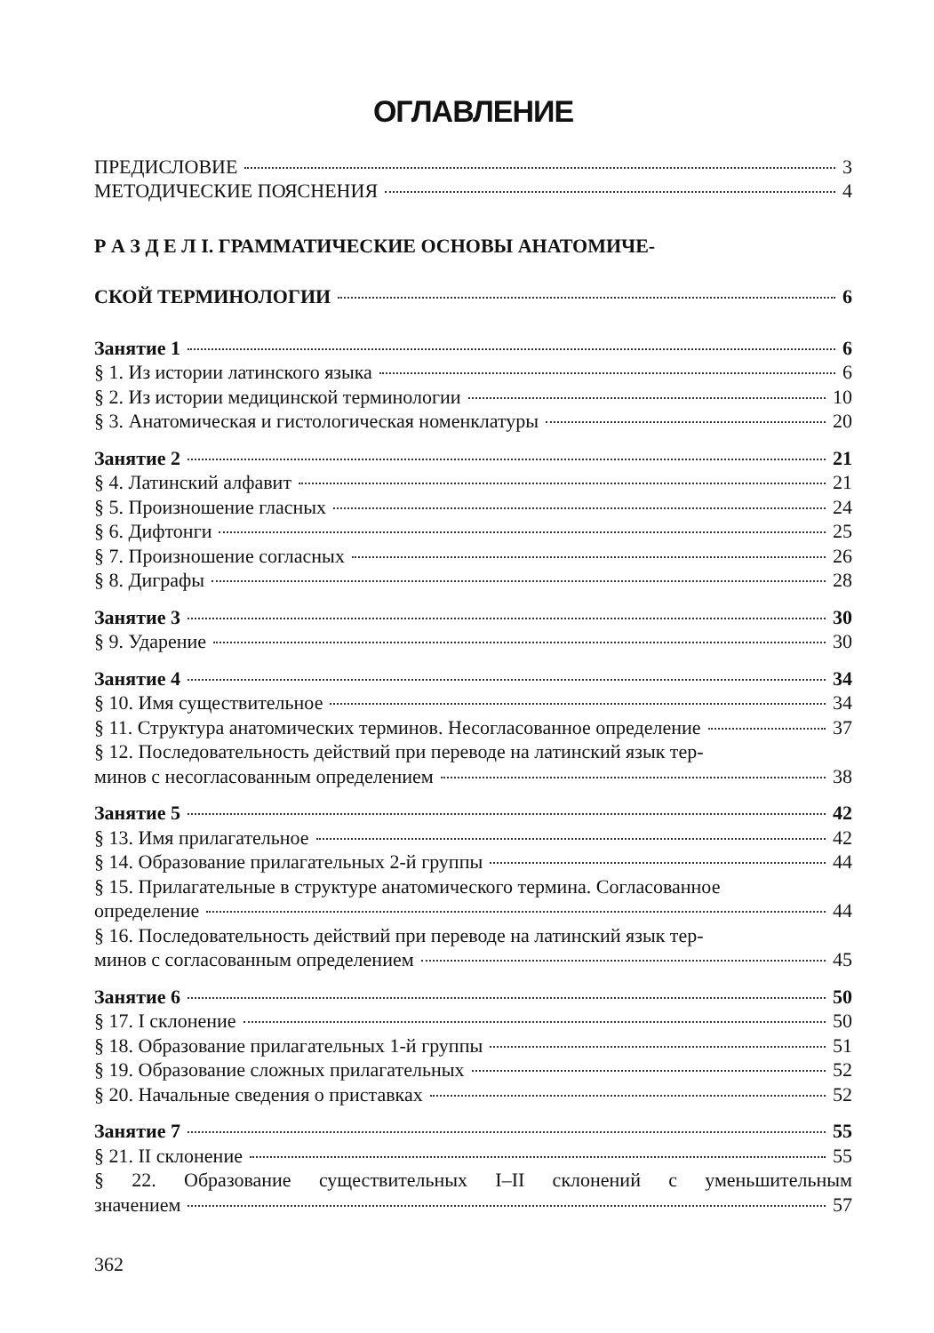ОГЛАВЛЕНИЕ
ПРЕДИСЛОВИЕ 3
МЕТОДИЧЕСКИЕ ПОЯСНЕНИЯ 4
Р А З Д Е Л I. ГРАММАТИЧЕСКИЕ ОСНОВЫ АНАТОМИЧЕ-
СКОЙ ТЕРМИНОЛОГИИ 6
Занятие 1 6
§ 1. Из истории латинского языка 6
§ 2. Из истории медицинской терминологии 10
§ 3. Анатомическая и гистологическая номенклатуры 20
Занятие 2 21
§ 4. Латинский алфавит 21
§ 5. Произношение гласных 24
§ 6. Дифтонги 25
§ 7. Произношение согласных 26
§ 8. Диграфы 28
Занятие 3 30
§ 9. Ударение 30
Занятие 4 34
§ 10. Имя существительное 34
§ 11. Структура анатомических терминов. Несогласованное определение 37
§ 12. Последовательность действий при переводе на латинский язык тер-
минов с несогласованным определением 38
Занятие 5 42
§ 13. Имя прилагательное 42
§ 14. Образование прилагательных 2-й группы 44
§ 15. Прилагательные в структуре анатомического термина. Согласованное
определение 44
§ 16. Последовательность действий при переводе на латинский язык тер-
минов с согласованным определением 45
Занятие 6 50
§ 17. I склонение 50
§ 18. Образование прилагательных 1-й группы 51
§ 19. Образование сложных прилагательных 52
§ 20. Начальные сведения о приставках 52
Занятие 7 55
§ 21. II склонение 55
§ 22. Образование существительных I–II склонений с уменьшительным
значением 57
362